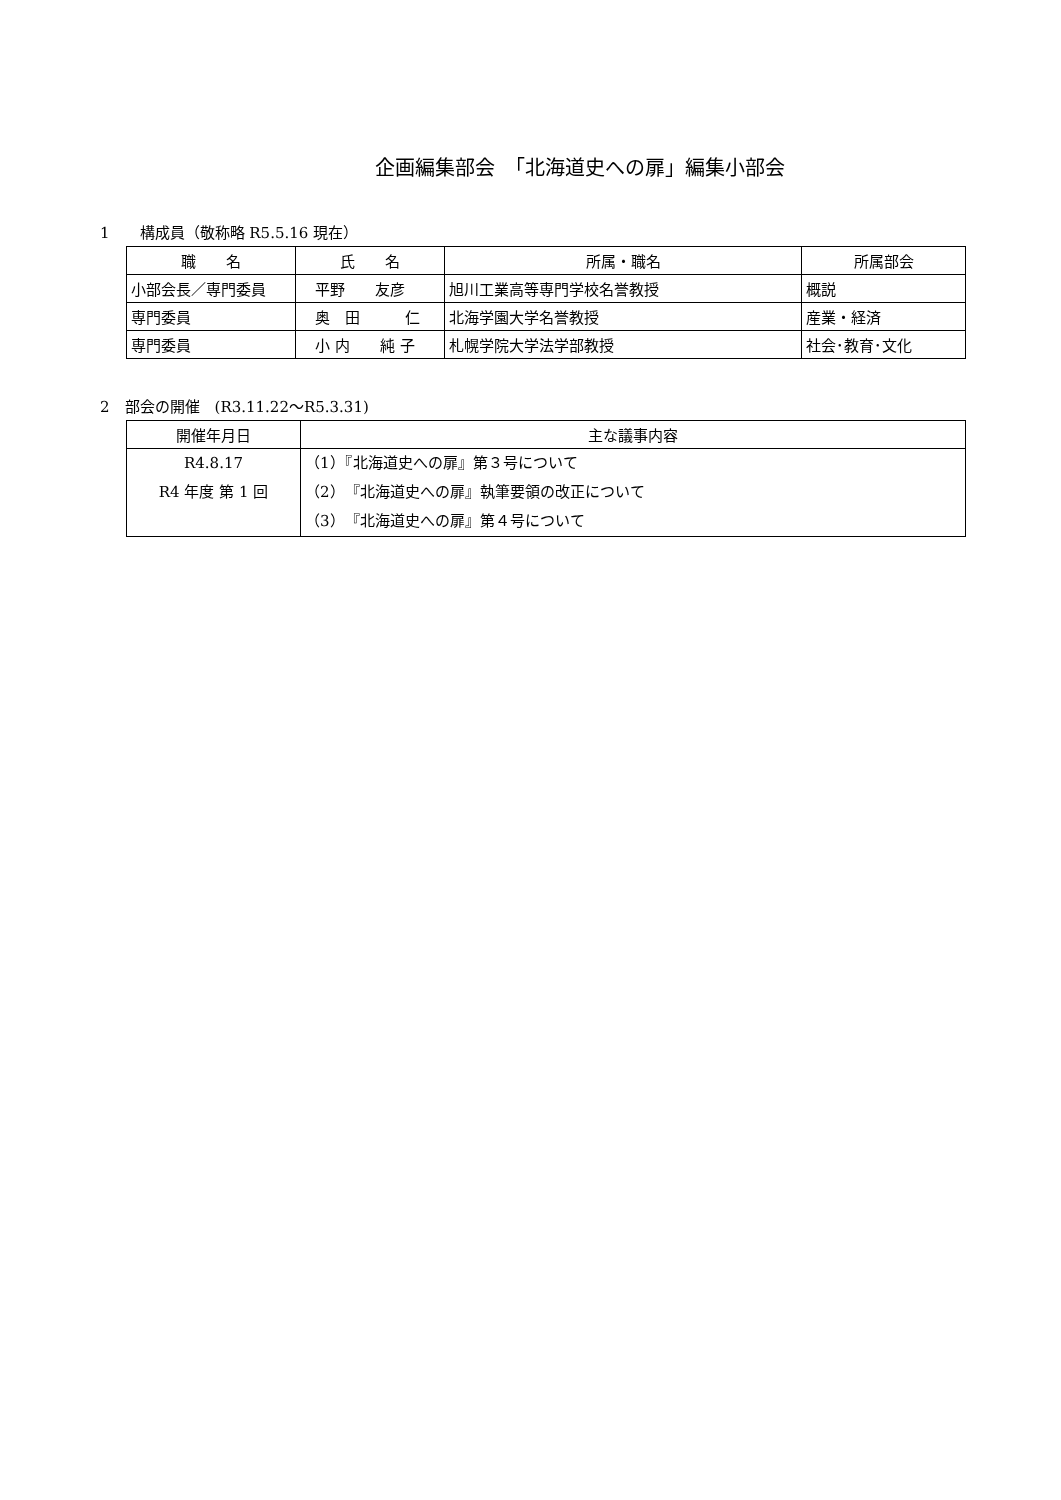企画編集部会　「北海道史への扉」編集小部会
1　　構成員（敬称略 R5.5.16 現在）
| 職 名 | 氏 名 | 所属・職名 | 所属部会 |
| --- | --- | --- | --- |
| 小部会長／専門委員 | 平野 友彦 | 旭川工業高等専門学校名誉教授 | 概説 |
| 専門委員 | 奥 田 仁 | 北海学園大学名誉教授 | 産業・経済 |
| 専門委員 | 小 内 純 子 | 札幌学院大学法学部教授 | 社会･教育･文化 |
2　部会の開催　(R3.11.22～R5.3.31)
| 開催年月日 | 主な議事内容 |
| --- | --- |
| R4.8.17 R4 年度 第 1 回 | （1）『北海道史への扉』第３号について （2）『北海道史への扉』執筆要領の改正について （3）『北海道史への扉』第４号について |